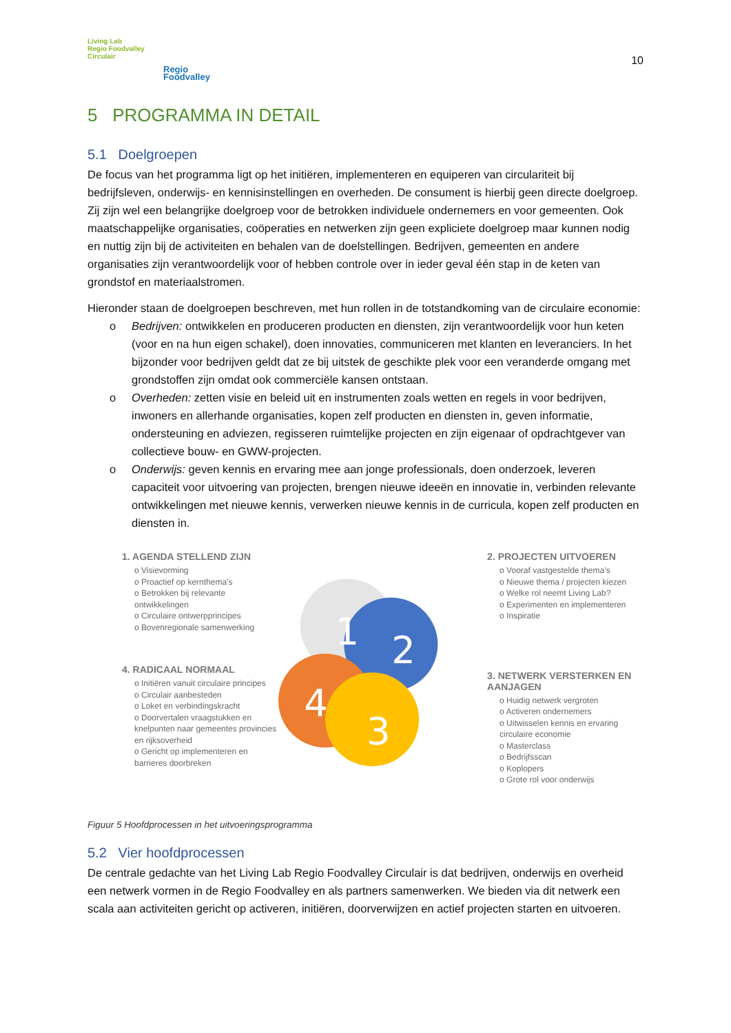Living Lab
Regio Foodvalley
Circulair
Regio
Foodvalley
10
5 PROGRAMMA IN DETAIL
5.1 Doelgroepen
De focus van het programma ligt op het initiëren, implementeren en equiperen van circulariteit bij bedrijfsleven, onderwijs- en kennisinstellingen en overheden. De consument is hierbij geen directe doelgroep. Zij zijn wel een belangrijke doelgroep voor de betrokken individuele ondernemers en voor gemeenten. Ook maatschappelijke organisaties, coöperaties en netwerken zijn geen expliciete doelgroep maar kunnen nodig en nuttig zijn bij de activiteiten en behalen van de doelstellingen. Bedrijven, gemeenten en andere organisaties zijn verantwoordelijk voor of hebben controle over in ieder geval één stap in de keten van grondstof en materiaalstromen.
Hieronder staan de doelgroepen beschreven, met hun rollen in de totstandkoming van de circulaire economie:
o Bedrijven: ontwikkelen en produceren producten en diensten, zijn verantwoordelijk voor hun keten (voor en na hun eigen schakel), doen innovaties, communiceren met klanten en leveranciers. In het bijzonder voor bedrijven geldt dat ze bij uitstek de geschikte plek voor een veranderde omgang met grondstoffen zijn omdat ook commerciële kansen ontstaan.
o Overheden: zetten visie en beleid uit en instrumenten zoals wetten en regels in voor bedrijven, inwoners en allerhande organisaties, kopen zelf producten en diensten in, geven informatie, ondersteuning en adviezen, regisseren ruimtelijke projecten en zijn eigenaar of opdrachtgever van collectieve bouw- en GWW-projecten.
o Onderwijs: geven kennis en ervaring mee aan jonge professionals, doen onderzoek, leveren capaciteit voor uitvoering van projecten, brengen nieuwe ideeën en innovatie in, verbinden relevante ontwikkelingen met nieuwe kennis, verwerken nieuwe kennis in de curricula, kopen zelf producten en diensten in.
1. AGENDA STELLEND ZIJN
o Visievorming
o Proactief op kernthema’s
o Betrokken bij relevante ontwikkelingen
o Circulaire ontwerpprincipes
o Bovenregionale samenwerking
4. RADICAAL NORMAAL
o Initiëren vanuit circulaire principes
o Circulair aanbesteden
o Loket en verbindingskracht
o Doorvertalen vraagstukken en knelpunten naar gemeentes provincies en rijksoverheid
o Gericht op implementeren en barrieres doorbreken
1
2
4
3
2. PROJECTEN UITVOEREN
o Vooraf vastgestelde thema’s
o Nieuwe thema / projecten kiezen
o Welke rol neemt Living Lab?
o Experimenten en implementeren
o Inspiratie
3. NETWERK VERSTERKEN EN AANJAGEN
o Huidig netwerk vergroten
o Activeren ondernemers
o Uitwisselen kennis en ervaring circulaire economie
o Masterclass
o Bedrijfsscan
o Koplopers
o Grote rol voor onderwijs
Figuur 5 Hoofdprocessen in het uitvoeringsprogramma
5.2 Vier hoofdprocessen
De centrale gedachte van het Living Lab Regio Foodvalley Circulair is dat bedrijven, onderwijs en overheid een netwerk vormen in de Regio Foodvalley en als partners samenwerken. We bieden via dit netwerk een scala aan activiteiten gericht op activeren, initiëren, doorverwijzen en actief projecten starten en uitvoeren.